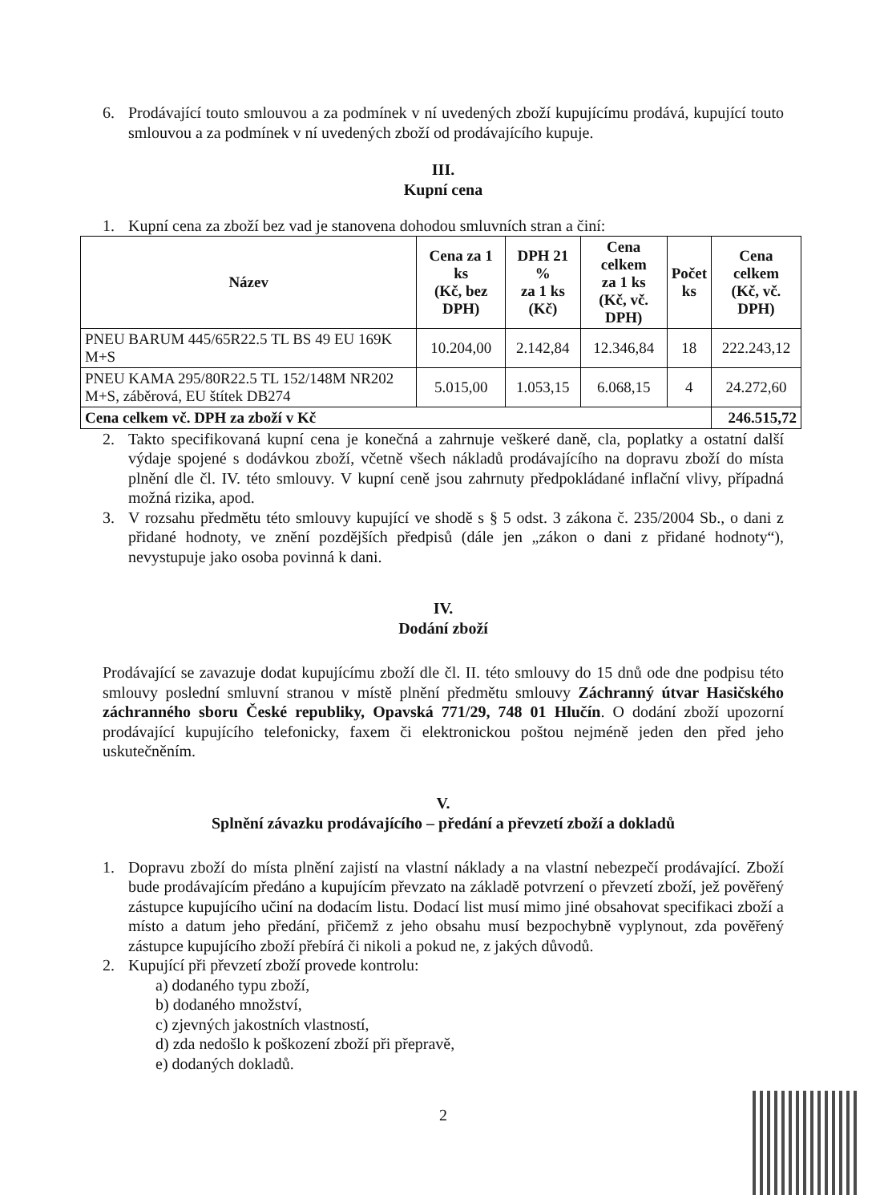6. Prodávající touto smlouvou a za podmínek v ní uvedených zboží kupujícímu prodává, kupující touto smlouvou a za podmínek v ní uvedených zboží od prodávajícího kupuje.
III.
Kupní cena
1. Kupní cena za zboží bez vad je stanovena dohodou smluvních stran a činí:
| Název | Cena za 1 ks (Kč, bez DPH) | DPH 21 % za 1 ks (Kč) | Cena celkem za 1 ks (Kč, vč. DPH) | Počet ks | Cena celkem (Kč, vč. DPH) |
| --- | --- | --- | --- | --- | --- |
| PNEU BARUM 445/65R22.5 TL BS 49 EU 169K M+S | 10.204,00 | 2.142,84 | 12.346,84 | 18 | 222.243,12 |
| PNEU KAMA 295/80R22.5 TL 152/148M NR202 M+S, záběrová, EU štítek DB274 | 5.015,00 | 1.053,15 | 6.068,15 | 4 | 24.272,60 |
| Cena celkem vč. DPH za zboží v Kč | | | | | 246.515,72 |
2. Takto specifikovaná kupní cena je konečná a zahrnuje veškeré daně, cla, poplatky a ostatní další výdaje spojené s dodávkou zboží, včetně všech nákladů prodávajícího na dopravu zboží do místa plnění dle čl. IV. této smlouvy. V kupní ceně jsou zahrnuty předpokládané inflační vlivy, případná možná rizika, apod.
3. V rozsahu předmětu této smlouvy kupující ve shodě s § 5 odst. 3 zákona č. 235/2004 Sb., o dani z přidané hodnoty, ve znění pozdějších předpisů (dále jen „zákon o dani z přidané hodnoty“), nevystupuje jako osoba povinná k dani.
IV.
Dodání zboží
Prodávající se zavazuje dodat kupujícímu zboží dle čl. II. této smlouvy do 15 dnů ode dne podpisu této smlouvy poslední smluvní stranou v místě plnění předmětu smlouvy Záchranný útvar Hasičského záchranného sboru České republiky, Opavská 771/29, 748 01 Hlučín. O dodání zboží upozorní prodávající kupujícího telefonicky, faxem či elektronickou poštou nejméně jeden den před jeho uskutečněním.
V.
Splnění závazku prodávajícího – předání a převzetí zboží a dokladů
1. Dopravu zboží do místa plnění zajistí na vlastní náklady a na vlastní nebezpečí prodávající. Zboží bude prodávajícím předáno a kupujícím převzato na základě potvrzení o převzetí zboží, jež pověřený zástupce kupujícího učiní na dodacím listu. Dodací list musí mimo jiné obsahovat specifikaci zboží a místo a datum jeho předání, přičemž z jeho obsahu musí bezpochybně vyplynout, zda pověřený zástupce kupujícího zboží přebírá či nikoli a pokud ne, z jakých důvodů.
2. Kupující při převzetí zboží provede kontrolu:
a) dodaného typu zboží,
b) dodaného množství,
c) zjevných jakostních vlastností,
d) zda nedošlo k poškození zboží při přepravě,
e) dodaných dokladů.
2